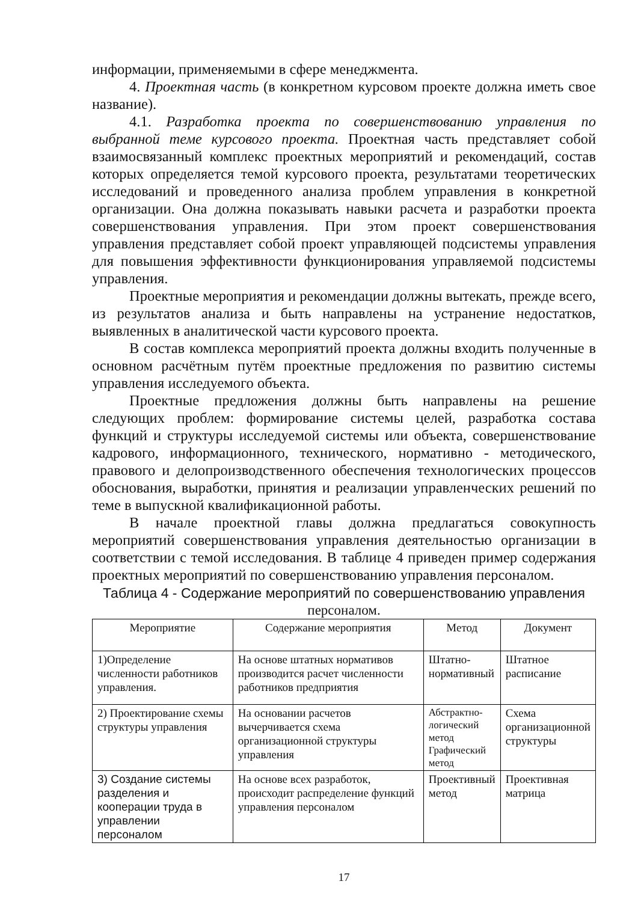информации, применяемыми в сфере менеджмента.
4. Проектная часть (в конкретном курсовом проекте должна иметь свое название).
4.1. Разработка проекта по совершенствованию управления по выбранной теме курсового проекта. Проектная часть представляет собой взаимосвязанный комплекс проектных мероприятий и рекомендаций, состав которых определяется темой курсового проекта, результатами теоретических исследований и проведенного анализа проблем управления в конкретной организации. Она должна показывать навыки расчета и разработки проекта совершенствования управления. При этом проект совершенствования управления представляет собой проект управляющей подсистемы управления для повышения эффективности функционирования управляемой подсистемы управления.
Проектные мероприятия и рекомендации должны вытекать, прежде всего, из результатов анализа и быть направлены на устранение недостатков, выявленных в аналитической части курсового проекта.
В состав комплекса мероприятий проекта должны входить полученные в основном расчётным путём проектные предложения по развитию системы управления исследуемого объекта.
Проектные предложения должны быть направлены на решение следующих проблем: формирование системы целей, разработка состава функций и структуры исследуемой системы или объекта, совершенствование кадрового, информационного, технического, нормативно - методического, правового и делопроизводственного обеспечения технологических процессов обоснования, выработки, принятия и реализации управленческих решений по теме в выпускной квалификационной работы.
В начале проектной главы должна предлагаться совокупность мероприятий совершенствования управления деятельностью организации в соответствии с темой исследования. В таблице 4 приведен пример содержания проектных мероприятий по совершенствованию управления персоналом.
Таблица 4 - Содержание мероприятий по совершенствованию управления
персоналом.
| Мероприятие | Содержание мероприятия | Метод | Документ |
| --- | --- | --- | --- |
| 1)Определение численности работников управления. | На основе штатных нормативов производится расчет численности работников предприятия | Штатно-нормативный | Штатное расписание |
| 2) Проектирование схемы структуры управления | На основании расчетов вычерчивается схема организационной структуры управления | Абстрактно-логический метод Графический метод | Схема организационной структуры |
| 3) Создание системы разделения и кооперации труда в управлении персоналом | На основе всех разработок, происходит распределение функций управления персоналом | Проективный метод | Проективная матрица |
17